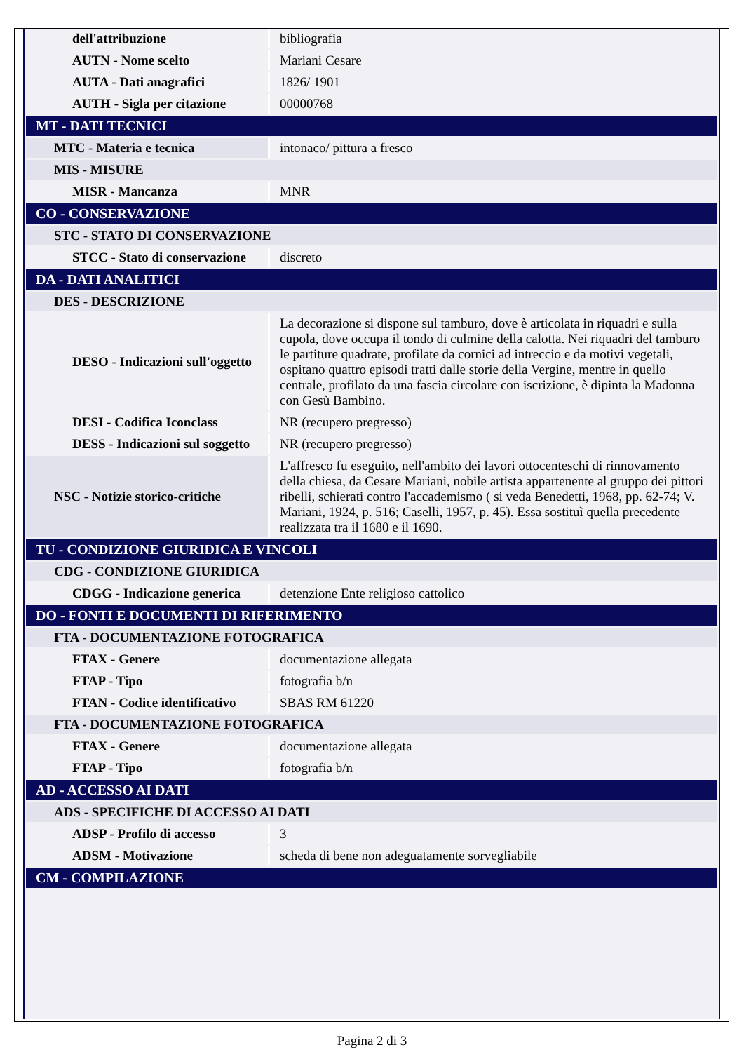| dell'attribuzione | bibliografia |
| AUTN - Nome scelto | Mariani Cesare |
| AUTA - Dati anagrafici | 1826/ 1901 |
| AUTH - Sigla per citazione | 00000768 |
| MT - DATI TECNICI | |
| MTC - Materia e tecnica | intonaco/ pittura a fresco |
| MIS - MISURE | |
| MISR - Mancanza | MNR |
| CO - CONSERVAZIONE | |
| STC - STATO DI CONSERVAZIONE | |
| STCC - Stato di conservazione | discreto |
| DA - DATI ANALITICI | |
| DES - DESCRIZIONE | |
| DESO - Indicazioni sull'oggetto | La decorazione si dispone sul tamburo, dove è articolata in riquadri e sulla cupola, dove occupa il tondo di culmine della calotta. Nei riquadri del tamburo le partiture quadrate, profilate da cornici ad intreccio e da motivi vegetali, ospitano quattro episodi tratti dalle storie della Vergine, mentre in quello centrale, profilato da una fascia circolare con iscrizione, è dipinta la Madonna con Gesù Bambino. |
| DESI - Codifica Iconclass | NR (recupero pregresso) |
| DESS - Indicazioni sul soggetto | NR (recupero pregresso) |
| NSC - Notizie storico-critiche | L'affresco fu eseguito, nell'ambito dei lavori ottocenteschi di rinnovamento della chiesa, da Cesare Mariani, nobile artista appartenente al gruppo dei pittori ribelli, schierati contro l'accademismo ( si veda Benedetti, 1968, pp. 62-74; V. Mariani, 1924, p. 516; Caselli, 1957, p. 45). Essa sostituì quella precedente realizzata tra il 1680 e il 1690. |
| TU - CONDIZIONE GIURIDICA E VINCOLI | |
| CDG - CONDIZIONE GIURIDICA | |
| CDGG - Indicazione generica | detenzione Ente religioso cattolico |
| DO - FONTI E DOCUMENTI DI RIFERIMENTO | |
| FTA - DOCUMENTAZIONE FOTOGRAFICA | |
| FTAX - Genere | documentazione allegata |
| FTAP - Tipo | fotografia b/n |
| FTAN - Codice identificativo | SBAS RM 61220 |
| FTA - DOCUMENTAZIONE FOTOGRAFICA | |
| FTAX - Genere | documentazione allegata |
| FTAP - Tipo | fotografia b/n |
| AD - ACCESSO AI DATI | |
| ADS - SPECIFICHE DI ACCESSO AI DATI | |
| ADSP - Profilo di accesso | 3 |
| ADSM - Motivazione | scheda di bene non adeguatamente sorvegliabile |
| CM - COMPILAZIONE | |
Pagina 2 di 3